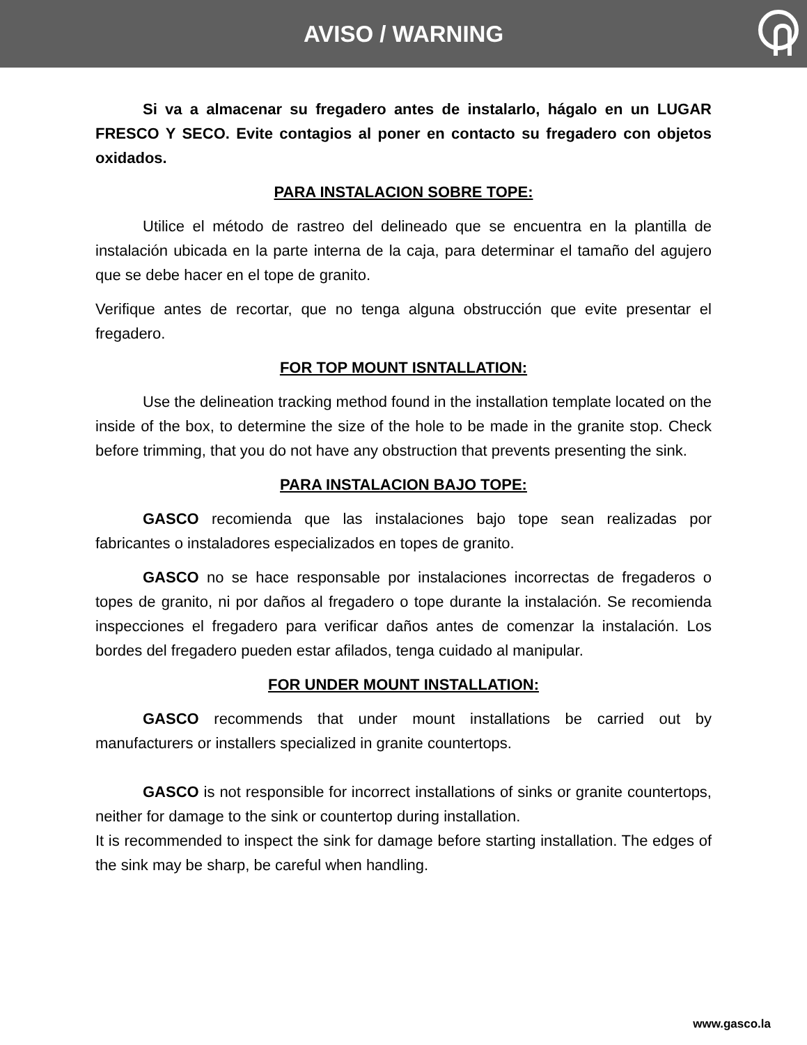AVISO / WARNING
Si va a almacenar su fregadero antes de instalarlo, hágalo en un LUGAR FRESCO Y SECO. Evite contagios al poner en contacto su fregadero con objetos oxidados.
PARA INSTALACION SOBRE TOPE:
Utilice el método de rastreo del delineado que se encuentra en la plantilla de instalación ubicada en la parte interna de la caja, para determinar el tamaño del agujero que se debe hacer en el tope de granito.
Verifique antes de recortar, que no tenga alguna obstrucción que evite presentar el fregadero.
FOR TOP MOUNT ISNTALLATION:
Use the delineation tracking method found in the installation template located on the inside of the box, to determine the size of the hole to be made in the granite stop. Check before trimming, that you do not have any obstruction that prevents presenting the sink.
PARA INSTALACION BAJO TOPE:
GASCO recomienda que las instalaciones bajo tope sean realizadas por fabricantes o instaladores especializados en topes de granito.
GASCO no se hace responsable por instalaciones incorrectas de fregaderos o topes de granito, ni por daños al fregadero o tope durante la instalación. Se recomienda inspecciones el fregadero para verificar daños antes de comenzar la instalación. Los bordes del fregadero pueden estar afilados, tenga cuidado al manipular.
FOR UNDER MOUNT INSTALLATION:
GASCO recommends that under mount installations be carried out by manufacturers or installers specialized in granite countertops.
GASCO is not responsible for incorrect installations of sinks or granite countertops, neither for damage to the sink or countertop during installation.
It is recommended to inspect the sink for damage before starting installation. The edges of the sink may be sharp, be careful when handling.
www.gasco.la